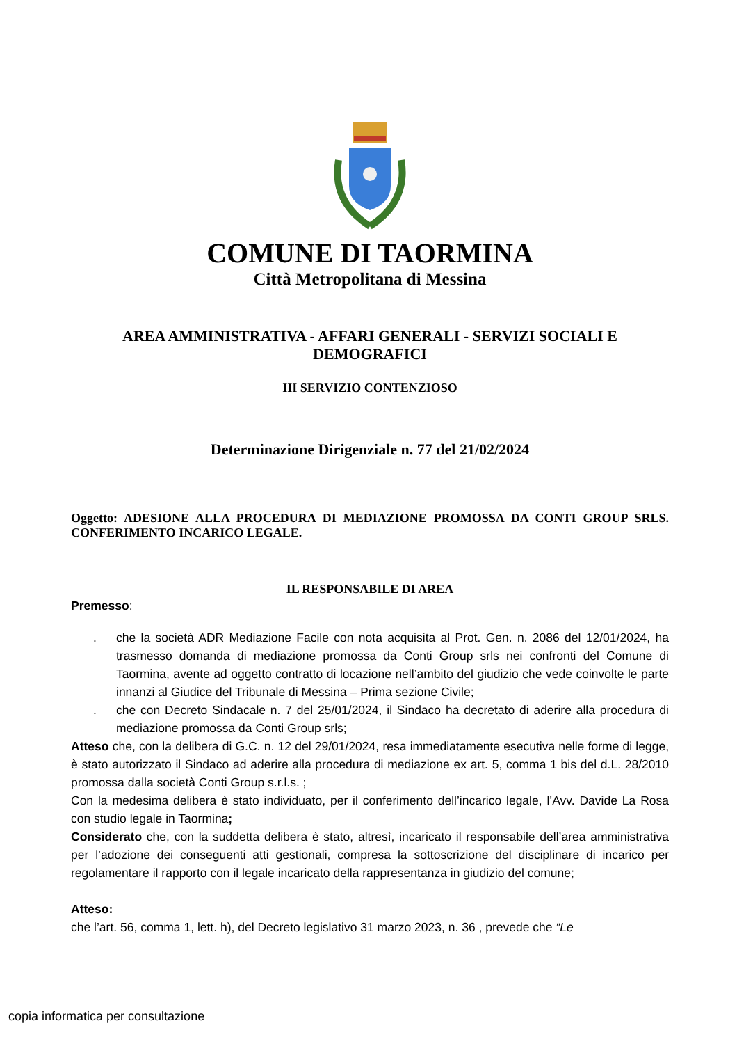COMUNE DI TAORMINA
Città Metropolitana di Messina
AREA AMMINISTRATIVA - AFFARI GENERALI - SERVIZI SOCIALI E DEMOGRAFICI
III SERVIZIO CONTENZIOSO
Determinazione Dirigenziale n. 77 del 21/02/2024
Oggetto: ADESIONE ALLA PROCEDURA DI MEDIAZIONE PROMOSSA DA CONTI GROUP SRLS. CONFERIMENTO INCARICO LEGALE.
IL RESPONSABILE DI AREA
Premesso:
. che la società ADR Mediazione Facile con nota acquisita al Prot. Gen. n. 2086 del 12/01/2024, ha trasmesso domanda di mediazione promossa da Conti Group srls nei confronti del Comune di Taormina, avente ad oggetto contratto di locazione nell’ambito del giudizio che vede coinvolte le parte innanzi al Giudice del Tribunale di Messina – Prima sezione Civile;
. che con Decreto Sindacale n. 7 del 25/01/2024, il Sindaco ha decretato di aderire alla procedura di mediazione promossa da Conti Group srls;
Atteso che, con la delibera di G.C. n. 12 del 29/01/2024, resa immediatamente esecutiva nelle forme di legge, è stato autorizzato il Sindaco ad aderire alla procedura di mediazione ex art. 5, comma 1 bis del d.L. 28/2010 promossa dalla società Conti Group s.r.l.s. ;
Con la medesima delibera è stato individuato, per il conferimento dell’incarico legale, l’Avv. Davide La Rosa con studio legale in Taormina;
Considerato che, con la suddetta delibera è stato, altresì, incaricato il responsabile dell’area amministrativa per l’adozione dei conseguenti atti gestionali, compresa la sottoscrizione del disciplinare di incarico per regolamentare il rapporto con il legale incaricato della rappresentanza in giudizio del comune;
Atteso:
che l’art. 56, comma 1, lett. h), del Decreto legislativo 31 marzo 2023, n. 36 , prevede che “Le
copia informatica per consultazione